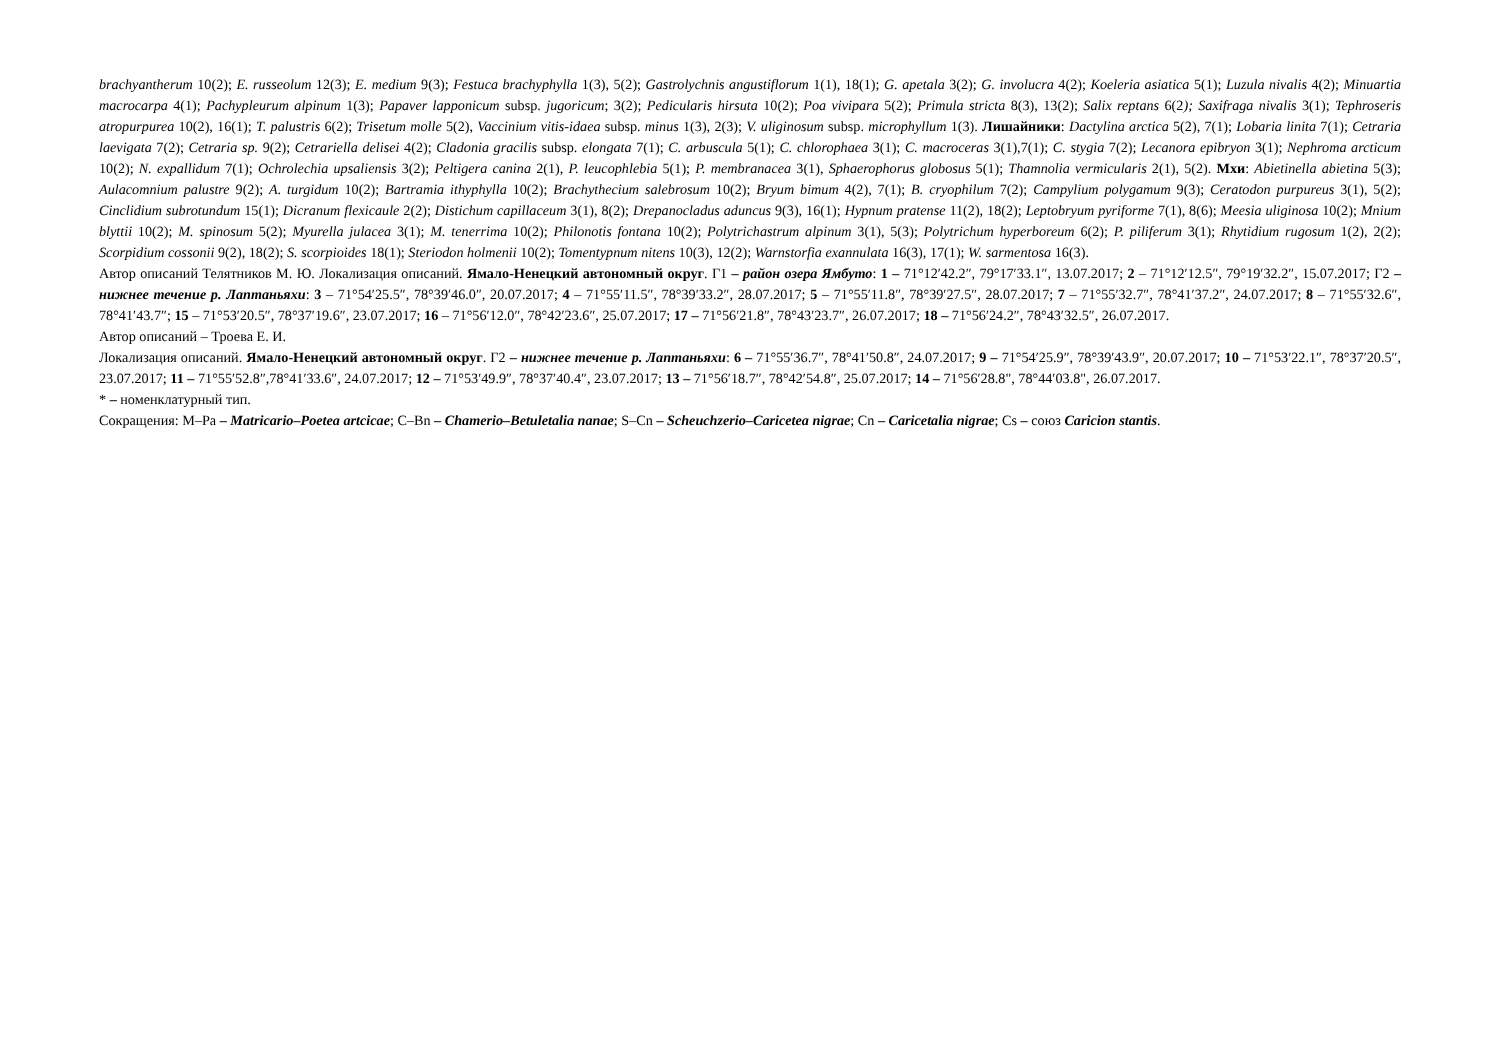brachyantherum 10(2); E. russeolum 12(3); E. medium 9(3); Festuca brachyphylla 1(3), 5(2); Gastrolychnis angustiflorum 1(1), 18(1); G. apetala 3(2); G. involucra 4(2); Koeleria asiatica 5(1); Luzula nivalis 4(2); Minuartia macrocarpa 4(1); Pachypleurum alpinum 1(3); Papaver lapponicum subsp. jugoricum; 3(2); Pedicularis hirsuta 10(2); Poa vivipara 5(2); Primula stricta 8(3), 13(2); Salix reptans 6(2); Saxifraga nivalis 3(1); Tephroseris atropurpurea 10(2), 16(1); T. palustris 6(2); Trisetum molle 5(2), Vaccinium vitis-idaea subsp. minus 1(3), 2(3); V. uliginosum subsp. microphyllum 1(3). Лишайники: Dactylina arctica 5(2), 7(1); Lobaria linita 7(1); Cetraria laevigata 7(2); Cetraria sp. 9(2); Cetrariella delisei 4(2); Cladonia gracilis subsp. elongata 7(1); C. arbuscula 5(1); C. chlorophaea 3(1); C. macroceras 3(1),7(1); C. stygia 7(2); Lecanora epibryon 3(1); Nephroma arcticum 10(2); N. expallidum 7(1); Ochrolechia upsaliensis 3(2); Peltigera canina 2(1), P. leucophlebia 5(1); P. membranacea 3(1), Sphaerophorus globosus 5(1); Thamnolia vermicularis 2(1), 5(2). Мхи: Abietinella abietina 5(3); Aulacomnium palustre 9(2); A. turgidum 10(2); Bartramia ithyphylla 10(2); Brachythecium salebrosum 10(2); Bryum bimum 4(2), 7(1); B. cryophilum 7(2); Campylium polygamum 9(3); Ceratodon purpureus 3(1), 5(2); Cinclidium subrotundum 15(1); Dicranum flexicaule 2(2); Distichum capillaceum 3(1), 8(2); Drepanocladus aduncus 9(3), 16(1); Hypnum pratense 11(2), 18(2); Leptobryum pyriforme 7(1), 8(6); Meesia uliginosa 10(2); Mnium blyttii 10(2); M. spinosum 5(2); Myurella julacea 3(1); M. tenerrima 10(2); Philonotis fontana 10(2); Polytrichastrum alpinum 3(1), 5(3); Polytrichum hyperboreum 6(2); P. piliferum 3(1); Rhytidium rugosum 1(2), 2(2); Scorpidium cossonii 9(2), 18(2); S. scorpioides 18(1); Steriodon holmenii 10(2); Tomentypnum nitens 10(3), 12(2); Warnstorfia exannulata 16(3), 17(1); W. sarmentosa 16(3).
Автор описаний Телятников М. Ю. Локализация описаний. Ямало-Ненецкий автономный округ. Г1 – район озера Ямбуто: 1 – 71°12′42.2″, 79°17′33.1″, 13.07.2017; 2 – 71°12′12.5″, 79°19′32.2″, 15.07.2017; Г2 – нижнее течение р. Лаптаньяхи: 3 – 71°54′25.5″, 78°39′46.0″, 20.07.2017; 4 – 71°55′11.5″, 78°39′33.2″, 28.07.2017; 5 – 71°55′11.8″, 78°39′27.5″, 28.07.2017; 7 – 71°55′32.7″, 78°41′37.2″, 24.07.2017; 8 – 71°55′32.6″, 78°41′43.7″; 15 – 71°53′20.5″, 78°37′19.6″, 23.07.2017; 16 – 71°56′12.0″, 78°42′23.6″, 25.07.2017; 17 – 71°56′21.8″, 78°43′23.7″, 26.07.2017; 18 – 71°56′24.2″, 78°43′32.5″, 26.07.2017.
Автор описаний – Троева Е. И.
Локализация описаний. Ямало-Ненецкий автономный округ. Г2 – нижнее течение р. Лаптаньяхи: 6 – 71°55′36.7″, 78°41′50.8″, 24.07.2017; 9 – 71°54′25.9″, 78°39′43.9″, 20.07.2017; 10 – 71°53′22.1″, 78°37′20.5″, 23.07.2017; 11 – 71°55′52.8″,78°41′33.6″, 24.07.2017; 12 – 71°53′49.9″, 78°37′40.4″, 23.07.2017; 13 – 71°56′18.7″, 78°42′54.8″, 25.07.2017; 14 – 71°56′28.8", 78°44′03.8", 26.07.2017.
* – номенклатурный тип.
Сокращения: M–Pa – Matricario–Poetea artcicae; C–Bn – Chamerio–Betuletalia nanae; S–Cn – Scheuchzerio–Caricetea nigrae; Cn – Caricetalia nigrae; Cs – союз Caricion stantis.